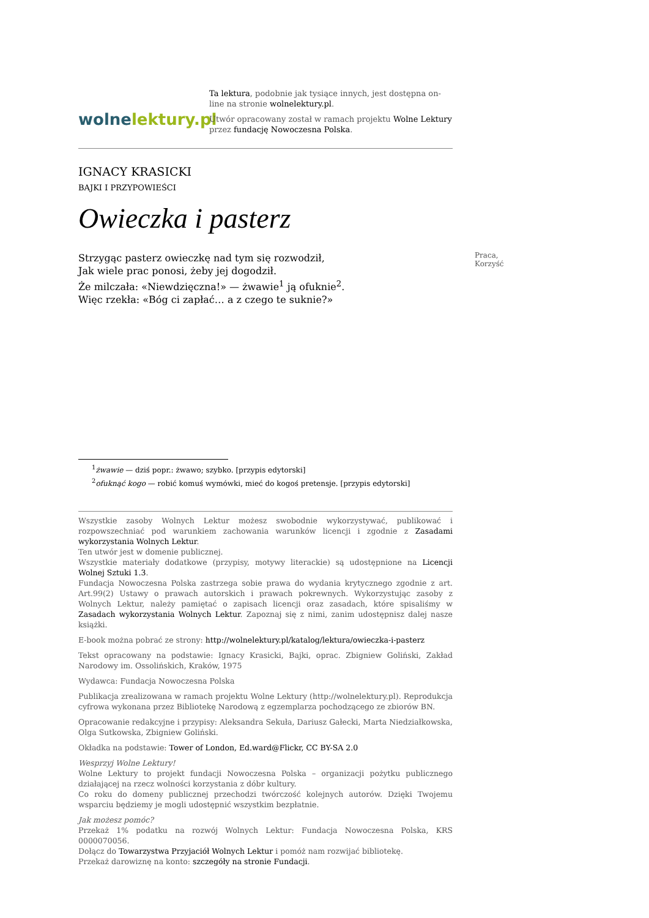wolnelektury.pl
Ta lektura, podobnie jak tysiące innych, jest dostępna on-line na stronie wolnelektury.pl.
Utwór opracowany został w ramach projektu Wolne Lektury przez fundację Nowoczesna Polska.
IGNACY KRASICKI
BAJKI I PRZYPOWIEŚCI
Owieczka i pasterz
Strzygąc pasterz owieczkę nad tym się rozwodził,
Jak wiele prac ponosi, żeby jej dogodził.
Że milczała: «Niewdzięczna!» — żwawie<sup>1</sup> ją ofuknie<sup>2</sup>.
Więc rzekła: «Bóg ci zapłać… a z czego te suknie?»
Praca, Korzyść
<sup>1</sup> żwawie — dziś popr.: żwawo; szybko. [przypis edytorski]
<sup>2</sup> ofuknąć kogo — robić komuś wymówki, mieć do kogoś pretensje. [przypis edytorski]
Wszystkie zasoby Wolnych Lektur możesz swobodnie wykorzystywać, publikować i rozpowszechniać pod warunkiem zachowania warunków licencji i zgodnie z Zasadami wykorzystania Wolnych Lektur.
Ten utwór jest w domenie publicznej.
Wszystkie materiały dodatkowe (przypisy, motywy literackie) są udostępnione na Licencji Wolnej Sztuki 1.3.
Fundacja Nowoczesna Polska zastrzega sobie prawa do wydania krytycznego zgodnie z art. Art.99(2) Ustawy o prawach autorskich i prawach pokrewnych. Wykorzystując zasoby z Wolnych Lektur, należy pamiętać o zapisach licencji oraz zasadach, które spisaliśmy w Zasadach wykorzystania Wolnych Lektur. Zapoznaj się z nimi, zanim udostępnisz dalej nasze książki.
E-book można pobrać ze strony: http://wolnelektury.pl/katalog/lektura/owieczka-i-pasterz
Tekst opracowany na podstawie: Ignacy Krasicki, Bajki, oprac. Zbigniew Goliński, Zakład Narodowy im. Ossolińskich, Kraków, 1975
Wydawca: Fundacja Nowoczesna Polska
Publikacja zrealizowana w ramach projektu Wolne Lektury (http://wolnelektury.pl). Reprodukcja cyfrowa wykonana przez Bibliotekę Narodową z egzemplarza pochodzącego ze zbiorów BN.
Opracowanie redakcyjne i przypisy: Aleksandra Sekuła, Dariusz Gałecki, Marta Niedziałkowska, Olga Sutkowska, Zbigniew Goliński.
Okładka na podstawie: Tower of London, Ed.ward@Flickr, CC BY-SA 2.0
Wesprzyj Wolne Lektury!
Wolne Lektury to projekt fundacji Nowoczesna Polska – organizacji pożytku publicznego działającej na rzecz wolności korzystania z dóbr kultury.
Co roku do domeny publicznej przechodzi twórczość kolejnych autorów. Dzięki Twojemu wsparciu będziemy je mogli udostępnić wszystkim bezpłatnie.
Jak możesz pomóc?
Przekaż 1% podatku na rozwój Wolnych Lektur: Fundacja Nowoczesna Polska, KRS 0000070056.
Dołącz do Towarzystwa Przyjaciół Wolnych Lektur i pomóż nam rozwijać bibliotekę.
Przekaż darowiznę na konto: szczegóły na stronie Fundacji.